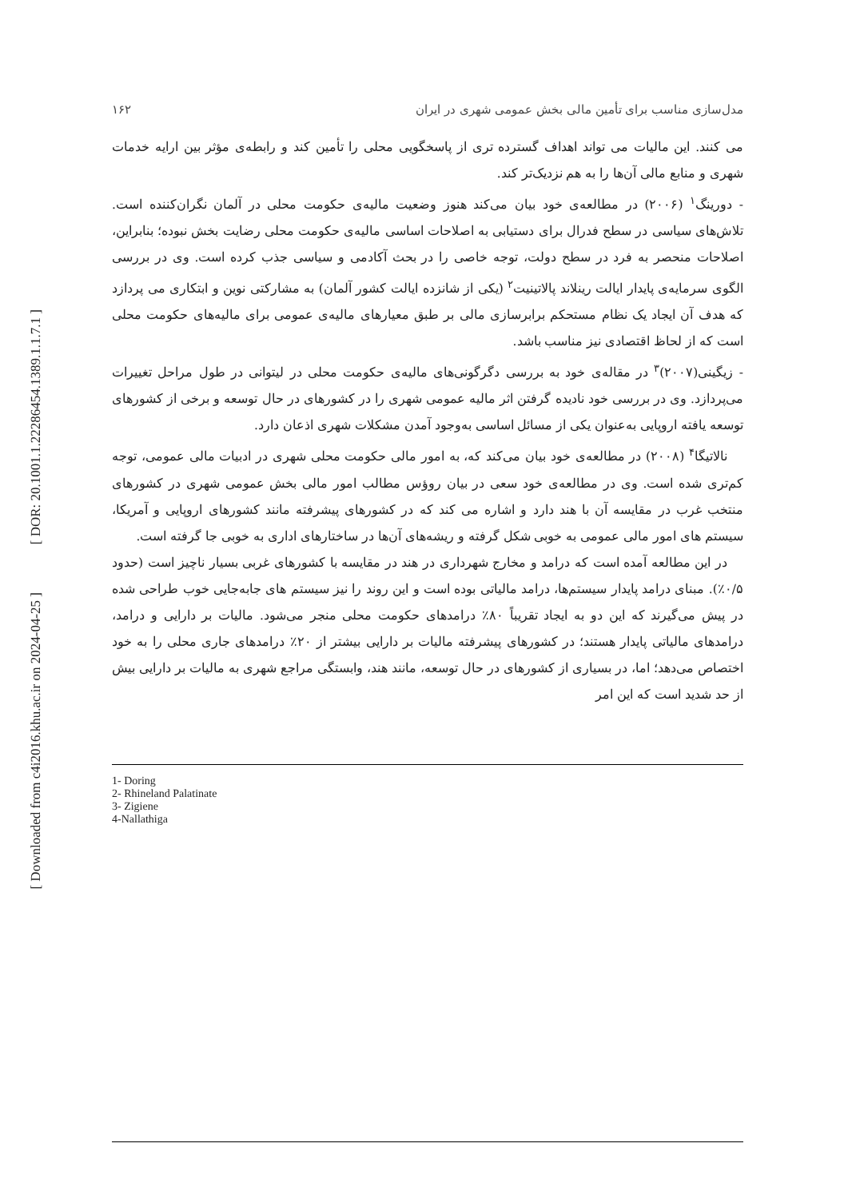[ DOR: 20.1001.1.22286454.1389.1.1.7.1 ]
[ Downloaded from c4i2016.khu.ac.ir on 2024-04-25 ]
مدل‌سازی مناسب برای تأمین مالی بخش عمومی شهری در ایران ۱۶۲
می کنند. این مالیات می تواند اهداف گسترده تری از پاسخگویی محلی را تأمین کند و رابطه‌ی مؤثر بین ارایه خدمات شهری و منابع مالی آن‌ها را به هم نزدیک‌تر کند.
- دورینگ<sup>۱</sup> (۲۰۰۶) در مطالعه‌ی خود بیان می‌کند هنوز وضعیت مالیه‌ی حکومت محلی در آلمان نگران‌کننده است. تلاش‌های سیاسی در سطح فدرال برای دستیابی به اصلاحات اساسی مالیه‌ی حکومت محلی رضایت بخش نبوده؛ بنابراین، اصلاحات منحصر به فرد در سطح دولت، توجه خاصی را در بحث آکادمی و سیاسی جذب کرده است. وی در بررسی الگوی سرمایه‌ی پایدار ایالت رینلاند پالاتینیت<sup>۲</sup> (یکی از شانزده ایالت کشور آلمان) به مشارکتی نوین و ابتکاری می پردازد که هدف آن ایجاد یک نظام مستحکم برابرسازی مالی بر طبق معیارهای مالیه‌ی عمومی برای مالیه‌های حکومت محلی است که از لحاظ اقتصادی نیز مناسب باشد.
- زیگینی(۲۰۰۷)<sup>۳</sup> در مقاله‌ی خود به بررسی دگرگونی‌های مالیه‌ی حکومت محلی در لیتوانی در طول مراحل تغییرات می‌پردازد. وی در بررسی خود نادیده گرفتن اثر مالیه عمومی شهری را در کشورهای در حال توسعه و برخی از کشورهای توسعه یافته اروپایی به‌عنوان یکی از مسائل اساسی به‌وجود آمدن مشکلات شهری اذعان دارد.
نالاتیگا<sup>۴</sup> (۲۰۰۸) در مطالعه‌ی خود بیان می‌کند که، به امور مالی حکومت محلی شهری در ادبیات مالی عمومی، توجه کم‌تری شده است. وی در مطالعه‌ی خود سعی در بیان روؤس مطالب امور مالی بخش عمومی شهری در کشورهای منتخب غرب در مقایسه آن با هند دارد و اشاره می کند که در کشورهای پیشرفته مانند کشورهای اروپایی و آمریکا، سیستم های امور مالی عمومی به خوبی شکل گرفته و ریشه‌های آن‌ها در ساختارهای اداری به خوبی جا گرفته است.
در این مطالعه آمده است که درامد و مخارج شهرداری در هند در مقایسه با کشورهای غربی بسیار ناچیز است (حدود ۰/۵٪). مبنای درامد پایدار سیستم‌ها، درامد مالیاتی بوده است و این روند را نیز سیستم های جابه‌جایی خوب طراحی شده در پیش می‌گیرند که این دو به ایجاد تقریباً ۸۰٪ درامدهای حکومت محلی منجر می‌شود. مالیات بر دارایی و درامد، درامدهای مالیاتی پایدار هستند؛ در کشورهای پیشرفته مالیات بر دارایی بیشتر از ۲۰٪ درامدهای جاری محلی را به خود اختصاص می‌دهد؛ اما، در بسیاری از کشورهای در حال توسعه، مانند هند، وابستگی مراجع شهری به مالیات بر دارایی بیش از حد شدید است که این امر
1- Doring
2- Rhineland Palatinate
3- Zigiene
4-Nallathiga